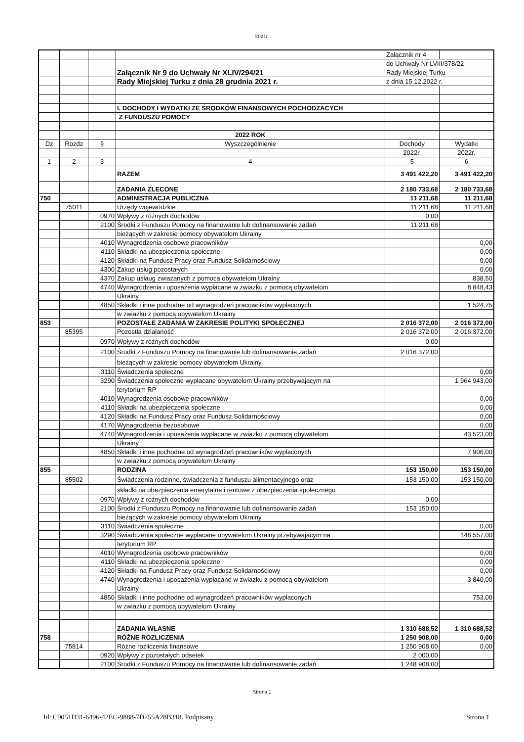2021r.
| | | | | Załącznik nr 4 | |
| | | | | do Uchwały Nr LVIII/378/22 | |
| | | | Załącznik Nr 9 do Uchwały Nr XLIV/294/21 | Rady Miejskiej Turku | |
| | | | Rady Miejskiej Turku z dnia 28 grudnia 2021 r. | z dnia 15.12.2022 r. | |
| | | | I. DOCHODY I WYDATKI ZE ŚRODKÓW FINANSOWYCH POCHODZACYCH | | |
| | | | Z FUNDUSZU POMOCY | | |
| | | | 2022 ROK | | |
| Dz | Rozdz | § | Wyszczególnienie | Dochody | Wydatki |
| | | | | 2022r. | 2022r. |
| 1 | 2 | 3 | 4 | 5 | 6 |
| | | | RAZEM | 3 491 422,20 | 3 491 422,20 |
| | | | ZADANIA ZLECONE | 2 180 733,68 | 2 180 733,68 |
| 750 | | | ADMINISTRACJA PUBLICZNA | 11 211,68 | 11 211,68 |
| | 75011 | | Urzędy wojewódzkie | 11 211,68 | 11 211,68 |
| | | 0970 | Wpływy z różnych dochodów | 0,00 | |
| | | 2100 | Środki z Funduszu Pomocy na finanowanie lub dofinansowanie zadań | 11 211,68 | |
| | | | bieżących w zakresie pomocy obywatelom Ukrainy | | |
| | | 4010 | Wynagrodzenia osobowe pracowników | | 0,00 |
| | | 4110 | Składki na ubezpieczenia społeczne | | 0,00 |
| | | 4120 | Składki na Fundusz Pracy oraz Fundusz Solidarnościowy | | 0,00 |
| | | 4300 | Zakup usług pozostałych | | 0,00 |
| | | 4370 | Zakup usłaug zwiazanych z pomoca obywatelom Ukrainy | | 838,50 |
| | | 4740 | Wynagrodzenia i uposażenia wypłacane w zwiazku z pomocą obywatelom | | 8 848,43 |
| | | | Ukrainy | | |
| | | 4850 | Składki i inne pochodne od wynagrodzeń pracowników wypłaconych | | 1 524,75 |
| | | | w zwiazku z pomocą obywatelom Ukrainy | | |
| 853 | | | POZOSTAŁE ZADANIA W ZAKRESIE POLITYKI SPOŁECZNEJ | 2 016 372,00 | 2 016 372,00 |
| | 85395 | | Pozostła działaność | 2 016 372,00 | 2 016 372,00 |
| | | 0970 | Wpływy z różnych dochodów | 0,00 | |
| | | 2100 | Środki z Funduszu Pomocy na finanowanie lub dofinansowanie zadań | 2 016 372,00 | |
| | | | bieżących w zakresie pomocy obywatelom Ukrainy | | |
| | | 3110 | Świadczenia społeczne | | 0,00 |
| | | 3290 | Świadczenia społeczne wypłacane obywatelom Ukrainy przebywajacym na | | 1 964 943,00 |
| | | | terytorium RP | | |
| | | 4010 | Wynagrodzenia osobowe pracowników | | 0,00 |
| | | 4110 | Składki na ubezpieczenia społeczne | | 0,00 |
| | | 4120 | Składki na Fundusz Pracy oraz Fundusz Solidarnościowy | | 0,00 |
| | | 4170 | Wynagrodzenia bezosobowe | | 0,00 |
| | | 4740 | Wynagrodzenia i uposażenia wypłacane w zwiazku z pomocą obywatelom | | 43 523,00 |
| | | | Ukrainy | | |
| | | 4850 | Składki i inne pochodne od wynagrodzeń pracowników wypłaconych | | 7 906,00 |
| | | | w zwiazku z pomocą obywatelom Ukrainy | | |
| 855 | | | RODZINA | 153 150,00 | 153 150,00 |
| | 85502 | | Świadczenia rodzinne, świadczenia z funduszu alimentacyjnego oraz | 153 150,00 | 153 150,00 |
| | | | składki na ubezpieczenia emerytalne i rentowe z ubezpieczenia społecznego | | |
| | | 0970 | Wpływy z różnych dochodów | 0,00 | |
| | | 2100 | Środki z Funduszu Pomocy na finanowanie lub dofinansowanie zadań | 153 150,00 | |
| | | | bieżących w zakresie pomocy obywatelom Ukrainy | | |
| | | 3110 | Świadczenia społeczne | | 0,00 |
| | | 3290 | Świadczenia społeczne wypłacane obywatelom Ukrainy przebywajacym na | | 148 557,00 |
| | | | terytorium RP | | |
| | | 4010 | Wynagrodzenia osobowe pracowników | | 0,00 |
| | | 4110 | Składki na ubezpieczenia społeczne | | 0,00 |
| | | 4120 | Składki na Fundusz Pracy oraz Fundusz Solidarnościowy | | 0,00 |
| | | 4740 | Wynagrodzenia i uposażenia wypłacane w zwiazku z pomocą obywatelom | | 3 840,00 |
| | | | Ukrainy | | |
| | | 4850 | Składki i inne pochodne od wynagrodzeń pracowników wypłaconych | | 753,00 |
| | | | w zwiazku z pomocą obywatelom Ukrainy | | |
| | | | ZADANIA WŁASNE | 1 310 688,52 | 1 310 688,52 |
| 758 | | | RÓŻNE ROZLICZENIA | 1 250 908,00 | 0,00 |
| | 75814 | | Różne rozliczenia finansowe | 1 250 908,00 | 0,00 |
| | | 0920 | Wpływy z pozostałych odsetek | 2 000,00 | |
| | | 2100 | Środki z Funduszu Pomocy na finanowanie lub dofinansowanie zadań | 1 248 908,00 | |
Strona 1
Id: C9051D31-6496-42EC-9888-7D255A28B318. Podpisany Strona 1